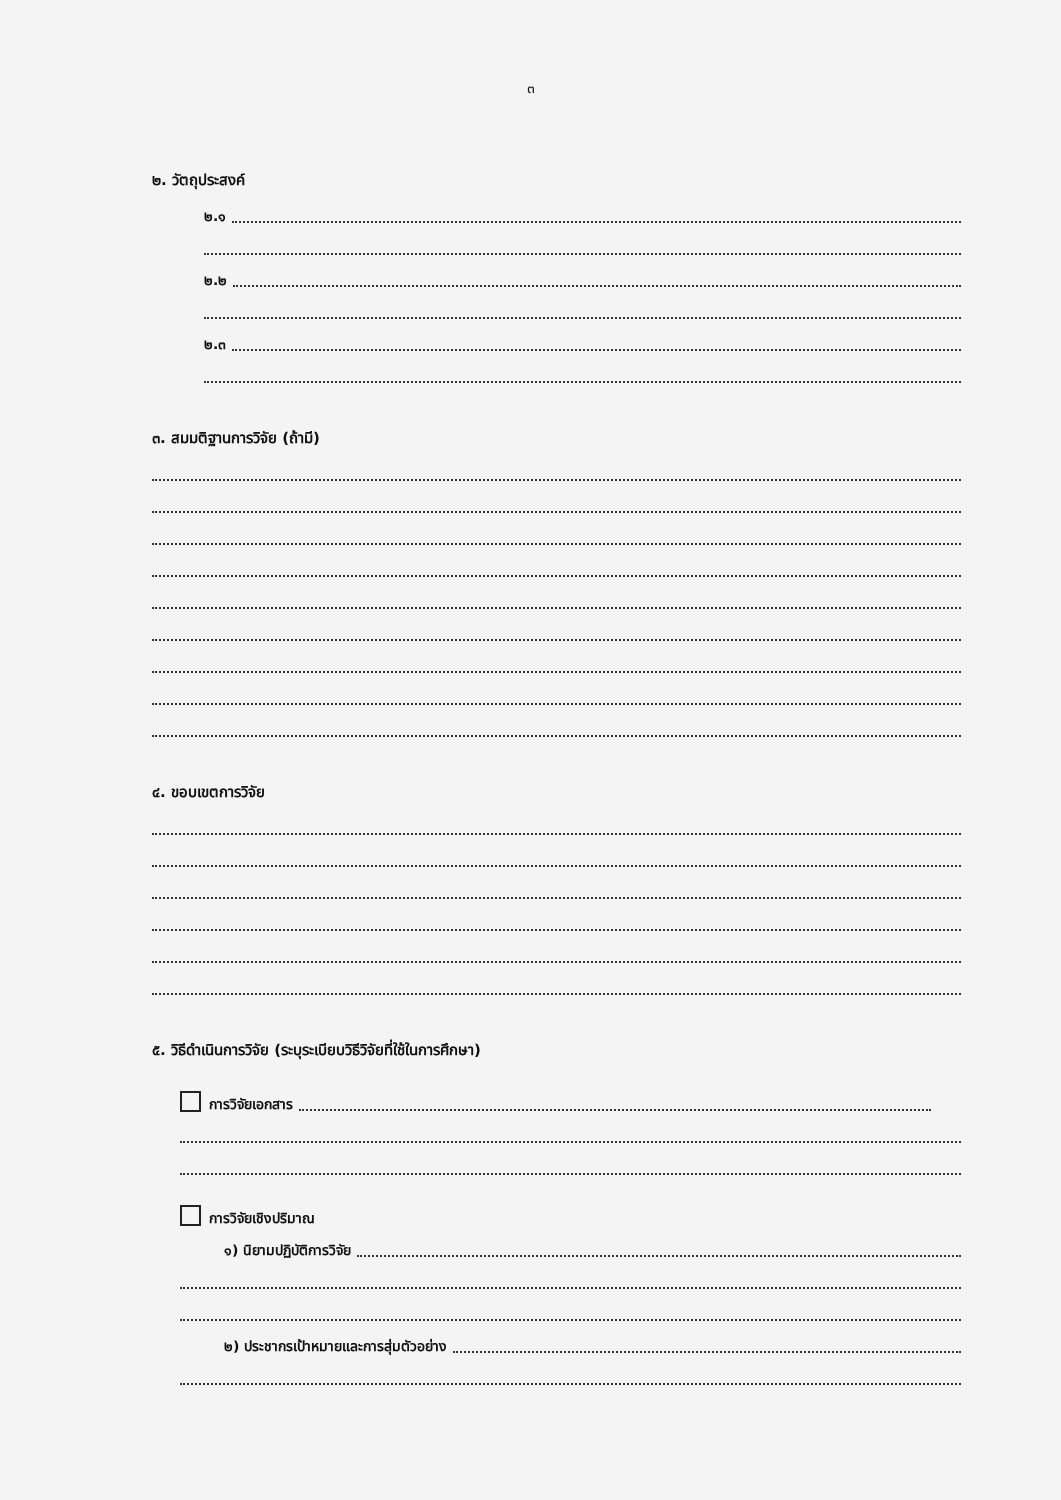๓
๒. วัตถุประสงค์
๒.๑
๒.๒
๒.๓
๓. สมมติฐานการวิจัย (ถ้ามี)
๔. ขอบเขตการวิจัย
๕. วิธีดำเนินการวิจัย (ระบุระเบียบวิธีวิจัยที่ใช้ในการศึกษา)
การวิจัยเอกสาร
การวิจัยเชิงปริมาณ
๑) นิยามปฏิบัติการวิจัย
๒) ประชากรเป้าหมายและการสุ่มตัวอย่าง